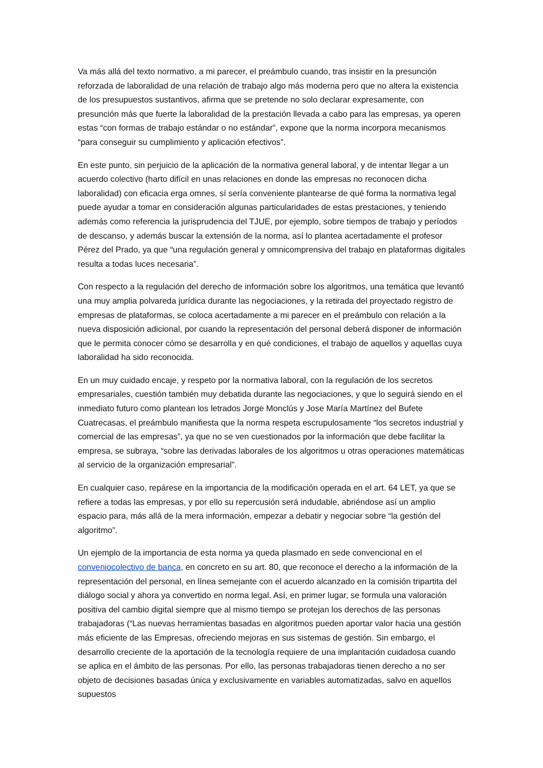Va más allá del texto normativo, a mi parecer, el preámbulo cuando, tras insistir en la presunción reforzada de laboralidad de una relación de trabajo algo más moderna pero que no altera la existencia de los presupuestos sustantivos, afirma que se pretende no solo declarar expresamente, con presunción más que fuerte la laboralidad de la prestación llevada a cabo para las empresas, ya operen estas “con formas de trabajo estándar o no estándar”, expone que la norma incorpora mecanismos “para conseguir su cumplimiento y aplicación efectivos”.
En este punto, sin perjuicio de la aplicación de la normativa general laboral, y de intentar llegar a un acuerdo colectivo (harto difícil en unas relaciones en donde las empresas no reconocen dicha laboralidad) con eficacia erga omnes, sí sería conveniente plantearse de qué forma la normativa legal puede ayudar a tomar en consideración algunas particularidades de estas prestaciones, y teniendo además como referencia la jurisprudencia del TJUE, por ejemplo, sobre tiempos de trabajo y períodos de descanso, y además buscar la extensión de la norma, así lo plantea acertadamente el profesor Pérez del Prado, ya que “una regulación general y omnicomprensiva del trabajo en plataformas digitales resulta a todas luces necesaria”.
Con respecto a la regulación del derecho de información sobre los algoritmos, una temática que levantó una muy amplia polvareda jurídica durante las negociaciones, y la retirada del proyectado registro de empresas de plataformas, se coloca acertadamente a mi parecer en el preámbulo con relación a la nueva disposición adicional, por cuando la representación del personal deberá disponer de información que le permita conocer cómo se desarrolla y en qué condiciones, el trabajo de aquellos y aquellas cuya laboralidad ha sido reconocida.
En un muy cuidado encaje, y respeto por la normativa laboral, con la regulación de los secretos empresariales, cuestión también muy debatida durante las negociaciones, y que lo seguirá siendo en el inmediato futuro como plantean los letrados Jorge Monclús y Jose María Martínez del Bufete Cuatrecasas, el preámbulo manifiesta que la norma respeta escrupulosamente “los secretos industrial y comercial de las empresas”, ya que no se ven cuestionados por la información que debe facilitar la empresa, se subraya, “sobre las derivadas laborales de los algoritmos u otras operaciones matemáticas al servicio de la organización empresarial”.
En cualquier caso, repárese en la importancia de la modificación operada en el art. 64 LET, ya que se refiere a todas las empresas, y por ello su repercusión será indudable, abriéndose así un amplio espacio para, más allá de la mera información, empezar a debatir y negociar sobre “la gestión del algoritmo”.
Un ejemplo de la importancia de esta norma ya queda plasmado en sede convencional en el conveniocolectivo de banca, en concreto en su art. 80, que reconoce el derecho a la información de la representación del personal, en línea semejante con el acuerdo alcanzado en la comisión tripartita del diálogo social y ahora ya convertido en norma legal. Así, en primer lugar, se formula una valoración positiva del cambio digital siempre que al mismo tiempo se protejan los derechos de las personas trabajadoras (“Las nuevas herramientas basadas en algoritmos pueden aportar valor hacia una gestión más eficiente de las Empresas, ofreciendo mejoras en sus sistemas de gestión. Sin embargo, el desarrollo creciente de la aportación de la tecnología requiere de una implantación cuidadosa cuando se aplica en el ámbito de las personas. Por ello, las personas trabajadoras tienen derecho a no ser objeto de decisiones basadas única y exclusivamente en variables automatizadas, salvo en aquellos supuestos